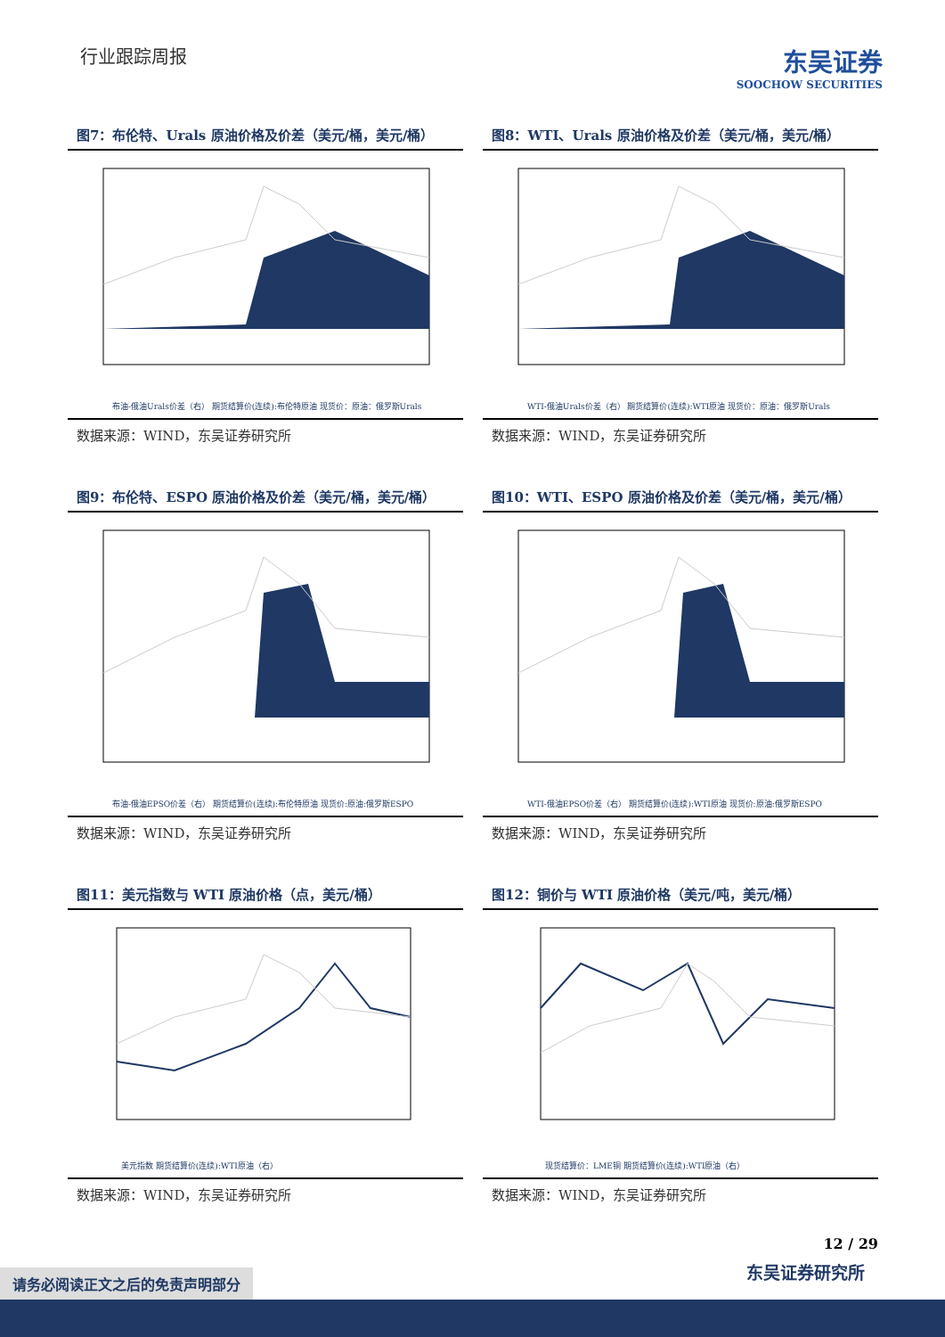行业跟踪周报
东吴证券
SOOCHOW SECURITIES
图7：布伦特、Urals 原油价格及价差（美元/桶，美元/桶）
布油-俄油Urals价差（右） 期货结算价(连续):布伦特原油 现货价：原油：俄罗斯Urals
数据来源：WIND，东吴证券研究所
图8：WTI、Urals 原油价格及价差（美元/桶，美元/桶）
WTI-俄油Urals价差（右） 期货结算价(连续):WTI原油 现货价：原油：俄罗斯Urals
数据来源：WIND，东吴证券研究所
图9：布伦特、ESPO 原油价格及价差（美元/桶，美元/桶）
布油-俄油EPSO价差（右） 期货结算价(连续):布伦特原油 现货价:原油:俄罗斯ESPO
数据来源：WIND，东吴证券研究所
图10：WTI、ESPO 原油价格及价差（美元/桶，美元/桶）
WTI-俄油EPSO价差（右） 期货结算价(连续):WTI原油 现货价:原油:俄罗斯ESPO
数据来源：WIND，东吴证券研究所
图11：美元指数与 WTI 原油价格（点，美元/桶）
美元指数 期货结算价(连续):WTI原油（右）
数据来源：WIND，东吴证券研究所
图12：铜价与 WTI 原油价格（美元/吨，美元/桶）
现货结算价：LME铜 期货结算价(连续):WTI原油（右）
数据来源：WIND，东吴证券研究所
12 / 29
东吴证券研究所
请务必阅读正文之后的免责声明部分